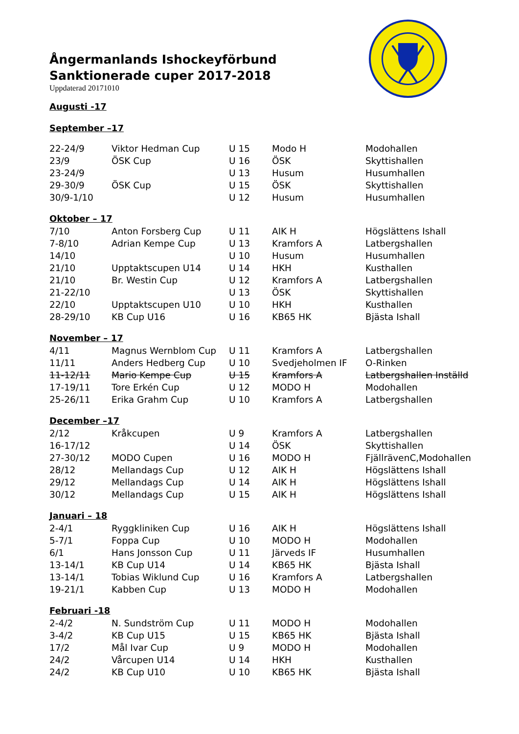Ångermanlands Ishockeyförbund
Sanktionerade cuper 2017-2018
Uppdaterad 20171010
Augusti -17
September –17
| 22-24/9 | Viktor Hedman Cup | U 15 | Modo H | Modohallen |
| 23/9 | ÖSK Cup | U 16 | ÖSK | Skyttishallen |
| 23-24/9 | | U 13 | Husum | Husumhallen |
| 29-30/9 | ÖSK Cup | U 15 | ÖSK | Skyttishallen |
| 30/9-1/10 | | U 12 | Husum | Husumhallen |
| Oktober – 17 | | | | |
| 7/10 | Anton Forsberg Cup | U 11 | AIK H | Högslättens Ishall |
| 7-8/10 | Adrian Kempe Cup | U 13 | Kramfors A | Latbergshallen |
| 14/10 | | U 10 | Husum | Husumhallen |
| 21/10 | Upptaktscupen U14 | U 14 | HKH | Kusthallen |
| 21/10 | Br. Westin Cup | U 12 | Kramfors A | Latbergshallen |
| 21-22/10 | | U 13 | ÖSK | Skyttishallen |
| 22/10 | Upptaktscupen U10 | U 10 | HKH | Kusthallen |
| 28-29/10 | KB Cup U16 | U 16 | KB65 HK | Bjästa Ishall |
| November – 17 | | | | |
| 4/11 | Magnus Wernblom Cup | U 11 | Kramfors A | Latbergshallen |
| 11/11 | Anders Hedberg Cup | U 10 | Svedjeholmen IF | O-Rinken |
| 11-12/11 | Mario Kempe Cup | U 15 | Kramfors A | Latbergshallen Inställd |
| 17-19/11 | Tore Erkén Cup | U 12 | MODO H | Modohallen |
| 25-26/11 | Erika Grahm Cup | U 10 | Kramfors A | Latbergshallen |
| December –17 | | | | |
| 2/12 | Kråkcupen | U 9 | Kramfors A | Latbergshallen |
| 16-17/12 | | U 14 | ÖSK | Skyttishallen |
| 27-30/12 | MODO Cupen | U 16 | MODO H | FjällrävenC,Modohallen |
| 28/12 | Mellandags Cup | U 12 | AIK H | Högslättens Ishall |
| 29/12 | Mellandags Cup | U 14 | AIK H | Högslättens Ishall |
| 30/12 | Mellandags Cup | U 15 | AIK H | Högslättens Ishall |
| Januari – 18 | | | | |
| 2-4/1 | Ryggkliniken Cup | U 16 | AIK H | Högslättens Ishall |
| 5-7/1 | Foppa Cup | U 10 | MODO H | Modohallen |
| 6/1 | Hans Jonsson Cup | U 11 | Järveds IF | Husumhallen |
| 13-14/1 | KB Cup U14 | U 14 | KB65 HK | Bjästa Ishall |
| 13-14/1 | Tobias Wiklund Cup | U 16 | Kramfors A | Latbergshallen |
| 19-21/1 | Kabben Cup | U 13 | MODO H | Modohallen |
| Februari -18 | | | | |
| 2-4/2 | N. Sundström Cup | U 11 | MODO H | Modohallen |
| 3-4/2 | KB Cup U15 | U 15 | KB65 HK | Bjästa Ishall |
| 17/2 | Mål Ivar Cup | U 9 | MODO H | Modohallen |
| 24/2 | Vårcupen U14 | U 14 | HKH | Kusthallen |
| 24/2 | KB Cup U10 | U 10 | KB65 HK | Bjästa Ishall |